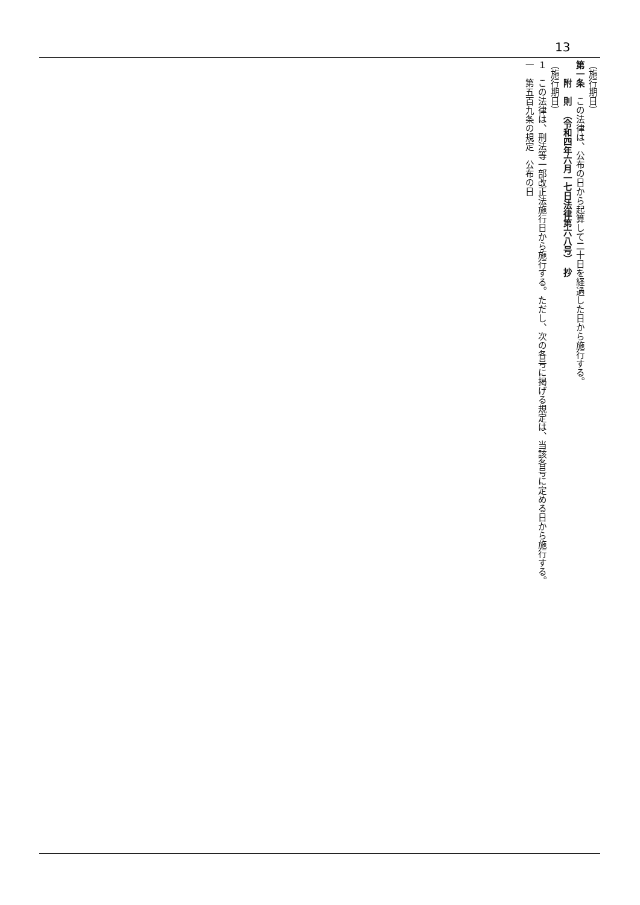13
（施行期日）
第一条　この法律は、公布の日から起算して二十日を経過した日から施行する。
　　附　則　（令和四年六月一七日法律第六八号）　抄
（施行期日）
１　この法律は、刑法等一部改正法施行日から施行する。ただし、次の各号に掲げる規定は、当該各号に定める日から施行する。
一　第五百九条の規定　公布の日